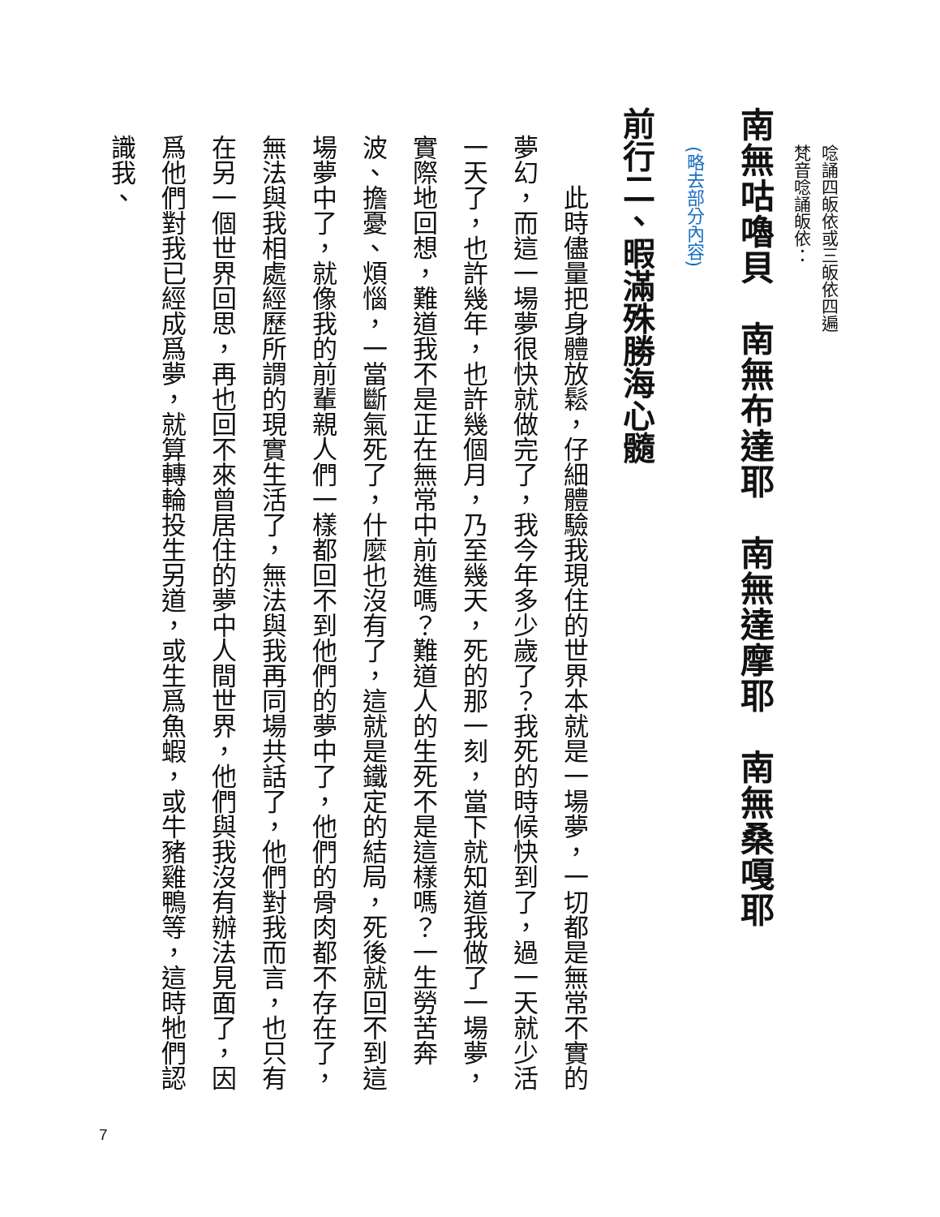唸誦四皈依或三皈依四遍
梵音唸誦皈依：
南無咕嚕貝　南無布達耶　南無達摩耶　南無桑嘎耶
(略去部分內容)
前行二、暇滿殊勝海心髓
　　此時儘量把身體放鬆，仔細體驗我現住的世界本就是一場夢，一切都是無常不實的夢幻，而這一場夢很快就做完了，我今年多少歲了？我死的時候快到了，過一天就少活一天了，也許幾年，也許幾個月，乃至幾天，死的那一刻，當下就知道我做了一場夢，實際地回想，難道我不是正在無常中前進嗎？難道人的生死不是這樣嗎？一生勞苦奔波、擔憂、煩惱，一當斷氣死了，什麼也沒有了，這就是鐵定的結局，死後就回不到這場夢中了，就像我的前輩親人們一樣都回不到他們的夢中了，他們的骨肉都不存在了，無法與我相處經歷所謂的現實生活了，無法與我再同場共話了，他們對我而言，也只有在另一個世界回思，再也回不來曾居住的夢中人間世界，他們與我沒有辦法見面了，因爲他們對我已經成爲夢，就算轉輪投生另道，或生爲魚蝦，或牛豬雞鴨等，這時牠們認識我、
7